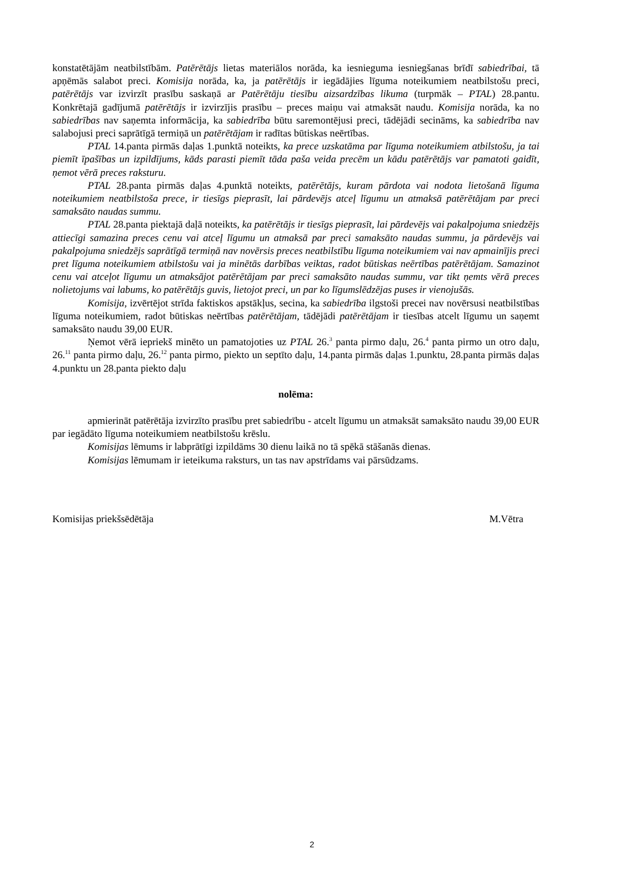konstatētājām neatbilstībām. Patērētājs lietas materiālos norāda, ka iesnieguma iesniegšanas brīdī sabiedrībai, tā apņēmās salabot preci. Komisija norāda, ka, ja patērētājs ir iegādājies līguma noteikumiem neatbilstošu preci, patērētājs var izvirzīt prasību saskaņā ar Patērētāju tiesību aizsardzības likuma (turpmāk – PTAL) 28.pantu. Konkrētajā gadījumā patērētājs ir izvirzījis prasību – preces maiņu vai atmaksāt naudu. Komisija norāda, ka no sabiedrības nav saņemta informācija, ka sabiedrība būtu saremontējusi preci, tādējādi secināms, ka sabiedrība nav salabojusi preci saprātīgā termiņā un patērētājam ir radītas būtiskas neērtības.
PTAL 14.panta pirmās daļas 1.punktā noteikts, ka prece uzskatāma par līguma noteikumiem atbilstošu, ja tai piemīt īpašības un izpildījums, kāds parasti piemīt tāda paša veida precēm un kādu patērētājs var pamatoti gaidīt, ņemot vērā preces raksturu.
PTAL 28.panta pirmās daļas 4.punktā noteikts, patērētājs, kuram pārdota vai nodota lietošanā līguma noteikumiem neatbilstoša prece, ir tiesīgs pieprasīt, lai pārdevējs atceļ līgumu un atmaksā patērētājam par preci samaksāto naudas summu.
PTAL 28.panta piektajā daļā noteikts, ka patērētājs ir tiesīgs pieprasīt, lai pārdevējs vai pakalpojuma sniedzējs attiecīgi samazina preces cenu vai atceļ līgumu un atmaksā par preci samaksāto naudas summu, ja pārdevējs vai pakalpojuma sniedzējs saprātīgā termiņā nav novērsis preces neatbilstību līguma noteikumiem vai nav apmainījis preci pret līguma noteikumiem atbilstošu vai ja minētās darbības veiktas, radot būtiskas neērtības patērētājam. Samazinot cenu vai atceļot līgumu un atmaksājot patērētājam par preci samaksāto naudas summu, var tikt ņemts vērā preces nolietojums vai labums, ko patērētājs guvis, lietojot preci, un par ko līgumslēdzējas puses ir vienojušās.
Komisija, izvērtējot strīda faktiskos apstākļus, secina, ka sabiedrība ilgstoši precei nav novērsusi neatbilstības līguma noteikumiem, radot būtiskas neērtības patērētājam, tādējādi patērētājam ir tiesības atcelt līgumu un saņemt samaksāto naudu 39,00 EUR.
Ņemot vērā iepriekš minēto un pamatojoties uz PTAL 26.<sup>3</sup> panta pirmo daļu, 26.<sup>4</sup> panta pirmo un otro daļu, 26.<sup>11</sup> panta pirmo daļu, 26.<sup>12</sup> panta pirmo, piekto un septīto daļu, 14.panta pirmās daļas 1.punktu, 28.panta pirmās daļas 4.punktu un 28.panta piekto daļu
nolēma:
apmierināt patērētāja izvirzīto prasību pret sabiedrību - atcelt līgumu un atmaksāt samaksāto naudu 39,00 EUR par iegādāto līguma noteikumiem neatbilstošu krēslu.
Komisijas lēmums ir labprātīgi izpildāms 30 dienu laikā no tā spēkā stāšanās dienas.
Komisijas lēmumam ir ieteikuma raksturs, un tas nav apstrīdams vai pārsūdzams.
Komisijas priekšsēdētāja M.Vētra
2